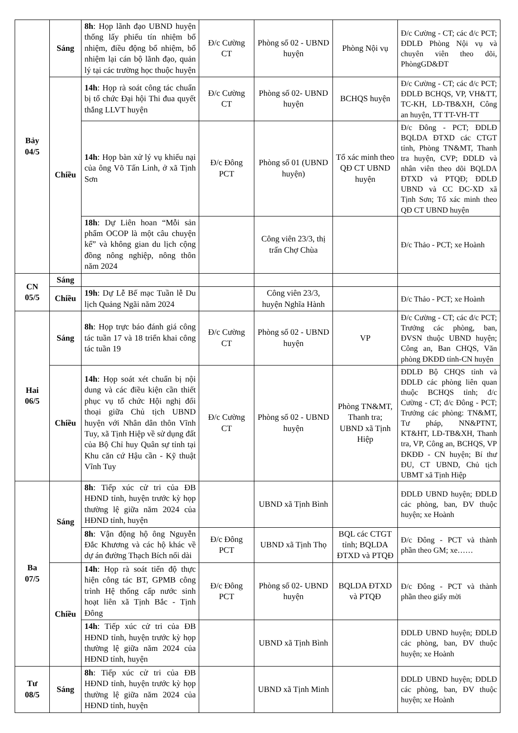| Bảy 04/5 | Sáng | 8h : Họp lãnh đạo UBND huyện thống lấy phiếu tín nhiệm bổ nhiệm, điều động bổ nhiệm, bổ nhiệm lại cán bộ lãnh đạo, quản lý tại các trường học thuộc huyện | Đ/c Cường CT | Phòng số 02 - UBND huyện | Phòng Nội vụ | Đ/c Cường - CT; các đ/c PCT; ĐDLĐ Phòng Nội vụ và chuyên viên theo dõi, PhòngGD&ĐT |
| | Chiều | 14h : Họp rà soát công tác chuẩn bị tổ chức Đại hội Thi đua quyết thắng LLVT huyện | Đ/c Cường CT | Phòng số 02- UBND huyện | BCHQS huyện | Đ/c Cường - CT; các đ/c PCT; ĐDLĐ BCHQS, VP, VH&TT, TC-KH, LĐ-TB&XH, Công an huyện, TT TT-VH-TT |
| | | 14h : Họp bàn xử lý vụ khiếu nại của ông Võ Tấn Linh, ở xã Tịnh Sơn | Đ/c Đông PCT | Phòng số 01 (UBND huyện) | Tổ xác minh theo QĐ CT UBND huyện | Đ/c Đông - PCT; ĐDLĐ BQLDA ĐTXD các CTGT tỉnh, Phòng TN&MT, Thanh tra huyện, CVP; ĐDLĐ và nhân viên theo dõi BQLDA ĐTXD và PTQĐ; ĐDLĐ UBND và CC ĐC-XD xã Tịnh Sơn; Tổ xác minh theo QĐ CT UBND huyện |
| | | 18h : Dự Liên hoan “Mỗi sản phẩm OCOP là một câu chuyện kể” và không gian du lịch cộng đồng nông nghiệp, nông thôn năm 2024 | | Công viên 23/3, thị trấn Chợ Chùa | | Đ/c Thảo - PCT; xe Hoành |
| CN 05/5 | Sáng | | | | | |
| | Chiều | 19h : Dự Lễ Bế mạc Tuần lễ Du lịch Quảng Ngãi năm 2024 | | Công viên 23/3, huyện Nghĩa Hành | | Đ/c Thảo - PCT; xe Hoành |
| Hai 06/5 | Sáng | 8h : Họp trực báo đánh giá công tác tuần 17 và 18 triển khai công tác tuần 19 | Đ/c Cường CT | Phòng số 02 - UBND huyện | VP | Đ/c Cường - CT; các đ/c PCT; Trưởng các phòng, ban, ĐVSN thuộc UBND huyện; Công an, Ban CHQS, Văn phòng ĐKĐĐ tỉnh-CN huyện |
| | Chiều | 14h : Họp soát xét chuẩn bị nội dung và các điều kiện cần thiết phục vụ tổ chức Hội nghị đối thoại giữa Chủ tịch UBND huyện với Nhân dân thôn Vĩnh Tuy, xã Tịnh Hiệp về sử dụng đất của Bộ Chỉ huy Quân sự tỉnh tại Khu căn cứ Hậu cần - Kỹ thuật Vĩnh Tuy | Đ/c Cường CT | Phòng số 02 - UBND huyện | Phòng TN&MT, Thanh tra; UBND xã Tịnh Hiệp | ĐDLĐ Bộ CHQS tỉnh và ĐDLĐ các phòng liên quan thuộc BCHQS tỉnh; đ/c Cường - CT; đ/c Đông - PCT; Trưởng các phòng: TN&MT, Tư pháp, NN&PTNT, KT&HT, LĐ-TB&XH, Thanh tra, VP, Công an, BCHQS, VP ĐKĐĐ - CN huyện; Bí thư ĐU, CT UBND, Chủ tịch UBMT xã Tịnh Hiệp |
| Ba 07/5 | Sáng | 8h : Tiếp xúc cử tri của ĐB HĐND tỉnh, huyện trước kỳ họp thường lệ giữa năm 2024 của HĐND tỉnh, huyện | | UBND xã Tịnh Bình | | ĐDLĐ UBND huyện; ĐDLĐ các phòng, ban, ĐV thuộc huyện; xe Hoành |
| | | 8h : Vận động hộ ông Nguyễn Đắc Khương và các hộ khác về dự án đường Thạch Bích nối dài | Đ/c Đông PCT | UBND xã Tịnh Thọ | BQL các CTGT tỉnh; BQLDA ĐTXD và PTQĐ | Đ/c Đông - PCT và thành phần theo GM; xe…… |
| | Chiều | 14h : Họp rà soát tiến độ thực hiện công tác BT, GPMB công trình Hệ thống cấp nước sinh hoạt liên xã Tịnh Bắc - Tịnh Đông | Đ/c Đông PCT | Phòng số 02- UBND huyện | BQLDA ĐTXD và PTQĐ | Đ/c Đông - PCT và thành phần theo giấy mời |
| | | 14h : Tiếp xúc cử tri của ĐB HĐND tỉnh, huyện trước kỳ họp thường lệ giữa năm 2024 của HĐND tỉnh, huyện | | UBND xã Tịnh Bình | | ĐDLĐ UBND huyện; ĐDLĐ các phòng, ban, ĐV thuộc huyện; xe Hoành |
| Tư 08/5 | Sáng | 8h : Tiếp xúc cử tri của ĐB HĐND tỉnh, huyện trước kỳ họp thường lệ giữa năm 2024 của HĐND tỉnh, huyện | | UBND xã Tịnh Minh | | ĐDLĐ UBND huyện; ĐDLĐ các phòng, ban, ĐV thuộc huyện; xe Hoành |